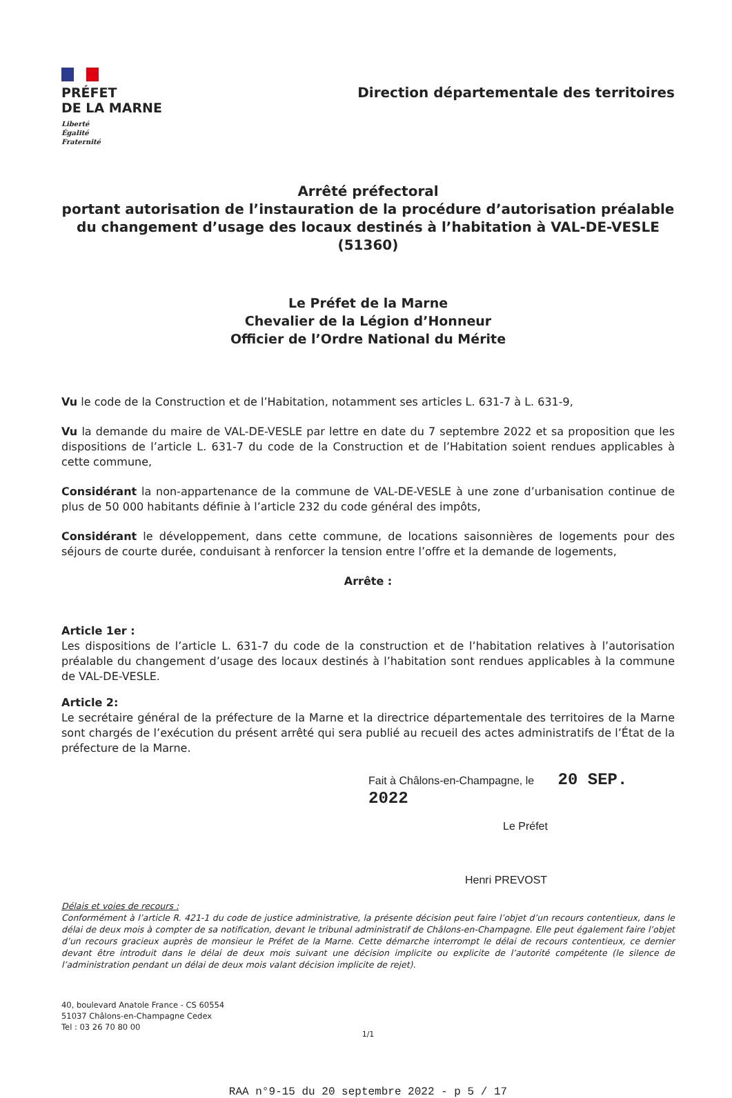PRÉFET
DE LA MARNE
Liberté
Égalité
Fraternité
Direction départementale des territoires
Arrêté préfectoral
portant autorisation de l’instauration de la procédure d’autorisation préalable du changement d’usage des locaux destinés à l’habitation à VAL-DE-VESLE (51360)
Le Préfet de la Marne
Chevalier de la Légion d’Honneur
Officier de l’Ordre National du Mérite
Vu le code de la Construction et de l’Habitation, notamment ses articles L. 631-7 à L. 631-9,
Vu la demande du maire de VAL-DE-VESLE par lettre en date du 7 septembre 2022 et sa proposition que les dispositions de l’article L. 631-7 du code de la Construction et de l’Habitation soient rendues applicables à cette commune,
Considérant la non-appartenance de la commune de VAL-DE-VESLE à une zone d’urbanisation continue de plus de 50 000 habitants définie à l’article 232 du code général des impôts,
Considérant le développement, dans cette commune, de locations saisonnières de logements pour des séjours de courte durée, conduisant à renforcer la tension entre l’offre et la demande de logements,
Arrête :
Article 1er :
Les dispositions de l’article L. 631-7 du code de la construction et de l’habitation relatives à l’autorisation préalable du changement d’usage des locaux destinés à l’habitation sont rendues applicables à la commune de VAL-DE-VESLE.
Article 2:
Le secrétaire général de la préfecture de la Marne et la directrice départementale des territoires de la Marne sont chargés de l’exécution du présent arrêté qui sera publié au recueil des actes administratifs de l’État de la préfecture de la Marne.
Fait à Châlons-en-Champagne, le 20 SEP. 2022
Le Préfet
Henri PREVOST
Délais et voies de recours :
Conformément à l’article R. 421-1 du code de justice administrative, la présente décision peut faire l’objet d’un recours contentieux, dans le délai de deux mois à compter de sa notification, devant le tribunal administratif de Châlons-en-Champagne. Elle peut également faire l’objet d’un recours gracieux auprès de monsieur le Préfet de la Marne. Cette démarche interrompt le délai de recours contentieux, ce dernier devant être introduit dans le délai de deux mois suivant une décision implicite ou explicite de l’autorité compétente (le silence de l’administration pendant un délai de deux mois valant décision implicite de rejet).
40, boulevard Anatole France - CS 60554
51037 Châlons-en-Champagne Cedex
Tel : 03 26 70 80 00
1/1
RAA n°9-15 du 20 septembre 2022 - p 5 / 17